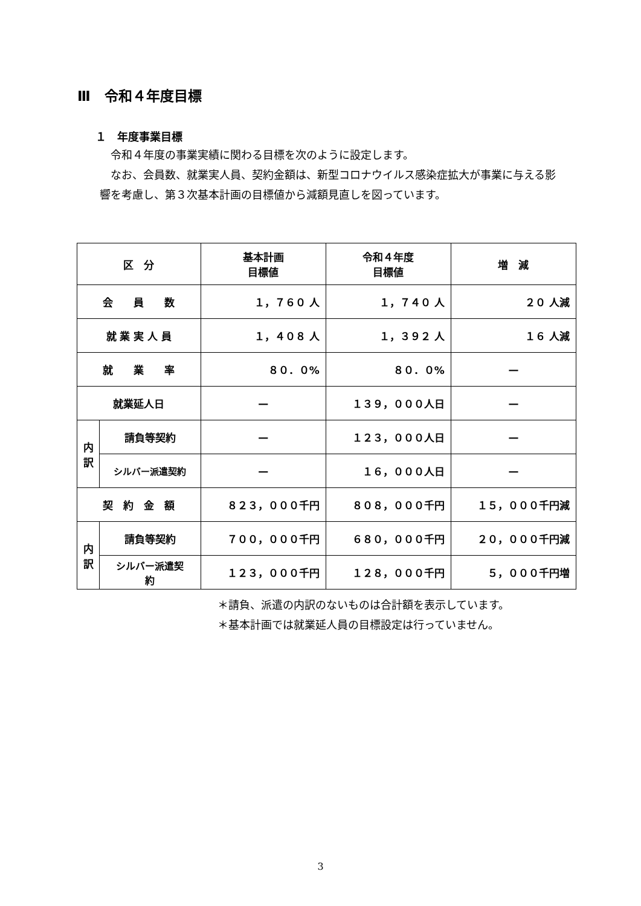Ⅲ　令和４年度目標
１　年度事業目標
令和４年度の事業実績に関わる目標を次のように設定します。
なお、会員数、就業実人員、契約金額は、新型コロナウイルス感染症拡大が事業に与える影響を考慮し、第３次基本計画の目標値から減額見直しを図っています。
| 区 分 | | 基本計画 目標値 | 令和４年度 目標値 | 増 減 |
| --- | --- | --- | --- | --- |
| 会 員 数 | | １，７６０ 人 | １，７４０ 人 | ２０ 人減 |
| 就 業 実 人 員 | | １，４０８ 人 | １，３９２ 人 | １６ 人減 |
| 就 業 率 | | ８０．０% | ８０．０% | — |
| 就業延人日 | | — | １３９，０００人日 | — |
| 内 訳 | 請負等契約 | — | １２３，０００人日 | — |
| | シルバー派遣契約 | — | １６，０００人日 | — |
| 契 約 金 額 | | ８２３，０００千円 | ８０８，０００千円 | １５，０００千円減 |
| 内 訳 | 請負等契約 | ７００，０００千円 | ６８０，０００千円 | ２０，０００千円減 |
| | シルバー派遣契 約 | １２３，０００千円 | １２８，０００千円 | ５，０００千円増 |
＊請負、派遣の内訳のないものは合計額を表示しています。
＊基本計画では就業延人員の目標設定は行っていません。
3